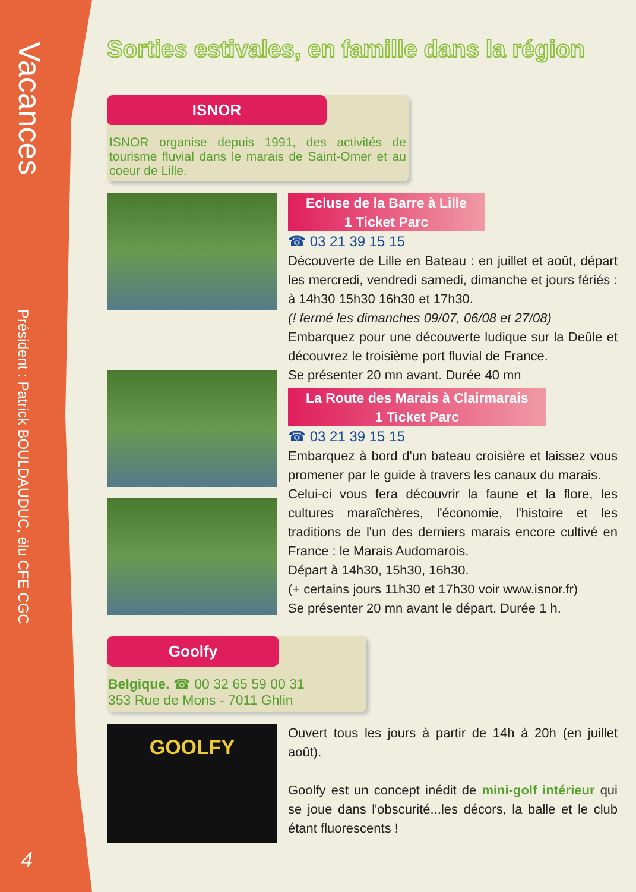Vacances
Président : Patrick BOULDAUDUC, élu CFE CGC
4
Sorties estivales, en famille dans la région
ISNOR
ISNOR organise depuis 1991, des activités de tourisme fluvial dans le marais de Saint-Omer et au coeur de Lille.
Ecluse de la Barre à Lille
1 Ticket Parc
☎ 03 21 39 15 15
Découverte de Lille en Bateau : en juillet et août, départ les mercredi, vendredi samedi, dimanche et jours fériés : à 14h30 15h30 16h30 et 17h30.
(! fermé les dimanches 09/07, 06/08 et 27/08)
Embarquez pour une découverte ludique sur la Deûle et découvrez le troisième port fluvial de France.
Se présenter 20 mn avant. Durée 40 mn
La Route des Marais à Clairmarais
1 Ticket Parc
☎ 03 21 39 15 15
Embarquez à bord d'un bateau croisière et laissez vous promener par le guide à travers les canaux du marais.
Celui-ci vous fera découvrir la faune et la flore, les cultures maraîchères, l'économie, l'histoire et les traditions de l'un des derniers marais encore cultivé en France : le Marais Audomarois.
Départ à 14h30, 15h30, 16h30.
(+ certains jours 11h30 et 17h30 voir www.isnor.fr)
Se présenter 20 mn avant le départ. Durée 1 h.
Goolfy
Belgique. ☎ 00 32 65 59 00 31
353 Rue de Mons - 7011 Ghlin
GOOLFY
Ouvert tous les jours à partir de 14h à 20h (en juillet août).
Goolfy est un concept inédit de mini-golf intérieur qui se joue dans l'obscurité...les décors, la balle et le club étant fluorescents !